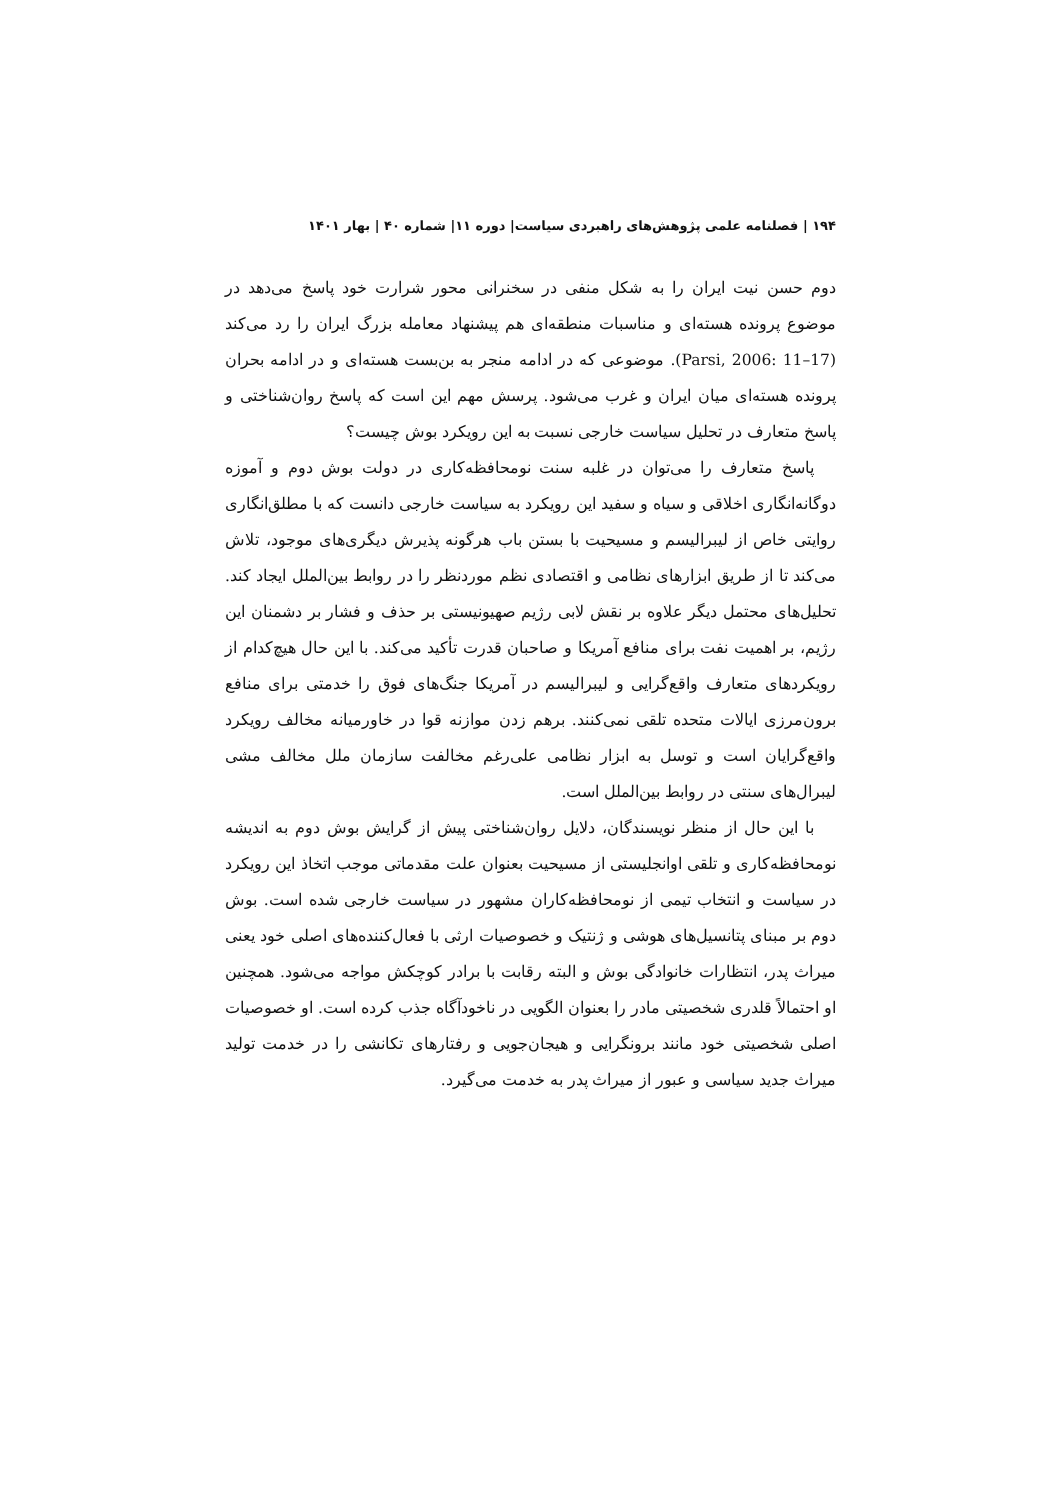۱۹۴ | فصلنامه علمی پژوهش‌های راهبردی سیاست| دوره ۱۱| شماره ۴۰ | بهار ۱۴۰۱
دوم حسن نیت ایران را به شکل منفی در سخنرانی محور شرارت خود پاسخ می‌دهد در موضوع پرونده هسته‌ای و مناسبات منطقه‌ای هم پیشنهاد معامله بزرگ ایران را رد می‌کند (Parsi, 2006: 11–17). موضوعی که در ادامه منجر به بن‌بست هسته‌ای و در ادامه بحران پرونده هسته‌ای میان ایران و غرب می‌شود. پرسش مهم این است که پاسخ روان‌شناختی و پاسخ متعارف در تحلیل سیاست خارجی نسبت به این رویکرد بوش چیست؟
پاسخ متعارف را می‌توان در غلبه سنت نومحافظه‌کاری در دولت بوش دوم و آموزه دوگانه‌انگاری اخلاقی و سیاه و سفید این رویکرد به سیاست خارجی دانست که با مطلق‌انگاری روایتی خاص از لیبرالیسم و مسیحیت با بستن باب هرگونه پذیرش دیگری‌های موجود، تلاش می‌کند تا از طریق ابزارهای نظامی و اقتصادی نظم موردنظر را در روابط بین‌الملل ایجاد کند. تحلیل‌های محتمل دیگر علاوه بر نقش لابی رژیم صهیونیستی بر حذف و فشار بر دشمنان این رژیم، بر اهمیت نفت برای منافع آمریکا و صاحبان قدرت تأکید می‌کند. با این حال هیچ‌کدام از رویکردهای متعارف واقع‌گرایی و لیبرالیسم در آمریکا جنگ‌های فوق را خدمتی برای منافع برون‌مرزی ایالات متحده تلقی نمی‌کنند. برهم زدن موازنه قوا در خاورمیانه مخالف رویکرد واقع‌گرایان است و توسل به ابزار نظامی علی‌رغم مخالفت سازمان ملل مخالف مشی لیبرال‌های سنتی در روابط بین‌الملل است.
با این حال از منظر نویسندگان، دلایل روان‌شناختی پیش از گرایش بوش دوم به اندیشه نومحافظه‌کاری و تلقی اوانجلیستی از مسیحیت بعنوان علت مقدماتی موجب اتخاذ این رویکرد در سیاست و انتخاب تیمی از نومحافظه‌کاران مشهور در سیاست خارجی شده است. بوش دوم بر مبنای پتانسیل‌های هوشی و ژنتیک و خصوصیات ارثی با فعال‌کننده‌های اصلی خود یعنی میراث پدر، انتظارات خانوادگی بوش و البته رقابت با برادر کوچکش مواجه می‌شود. همچنین او احتمالاً قلدری شخصیتی مادر را بعنوان الگویی در ناخودآگاه جذب کرده است. او خصوصیات اصلی شخصیتی خود مانند برونگرایی و هیجان‌جویی و رفتارهای تکانشی را در خدمت تولید میراث جدید سیاسی و عبور از میراث پدر به خدمت می‌گیرد.